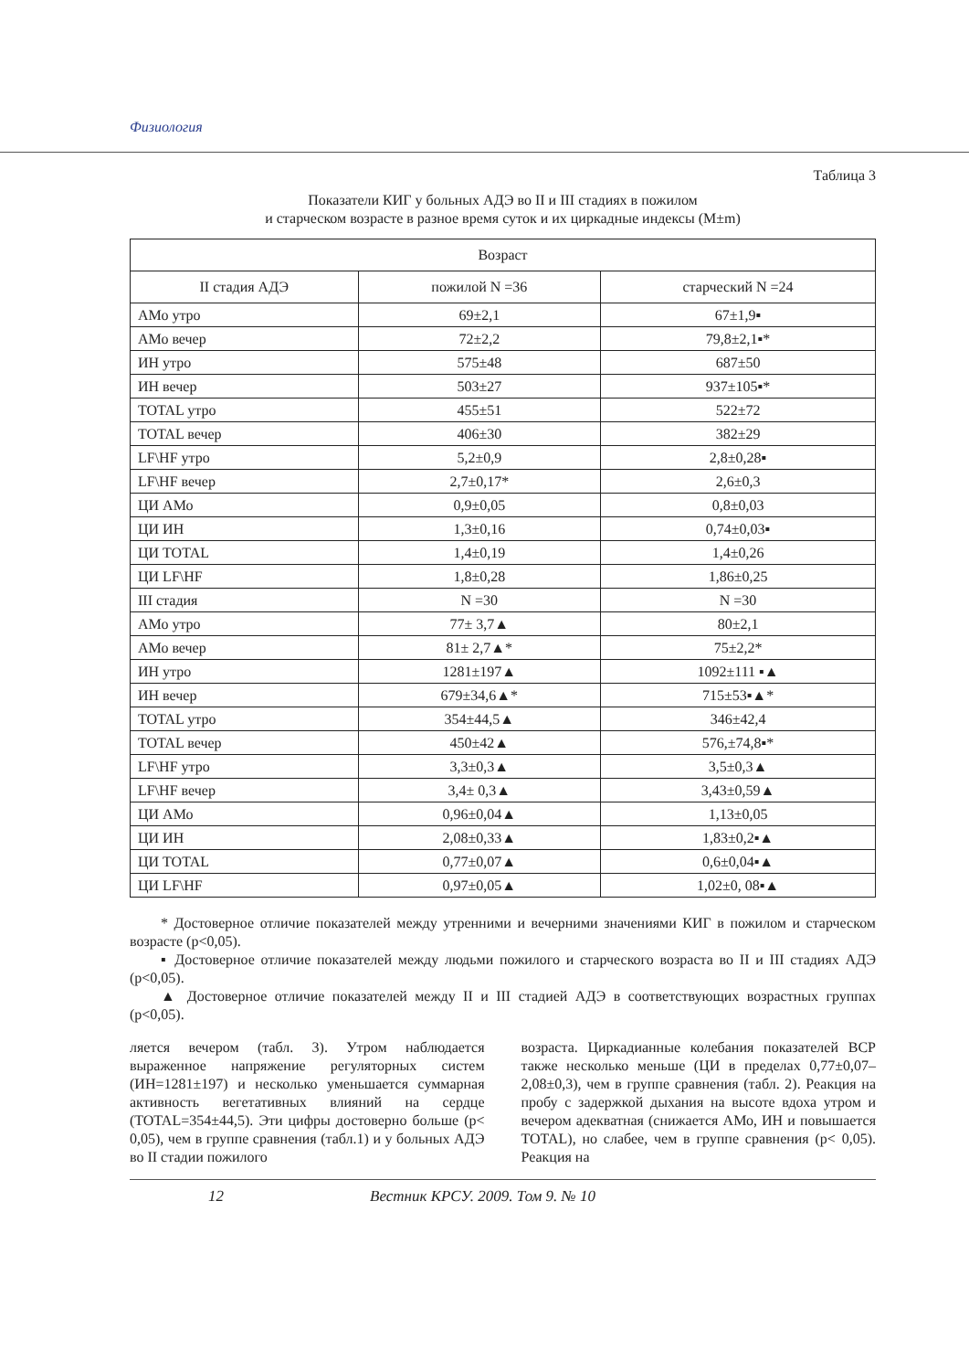Физиология
Таблица 3
Показатели КИГ у больных АДЭ во II и III стадиях в пожилом
и старческом возрасте в разное время суток и их циркадные индексы (M±m)
| Возраст | | |
| --- | --- | --- |
| II стадия АДЭ | пожилой N =36 | старческий N =24 |
| АМо утро | 69±2,1 | 67±1,9▪ |
| АМо вечер | 72±2,2 | 79,8±2,1▪* |
| ИН утро | 575±48 | 687±50 |
| ИН вечер | 503±27 | 937±105▪* |
| TOTAL утро | 455±51 | 522±72 |
| TOTAL вечер | 406±30 | 382±29 |
| LF\HF утро | 5,2±0,9 | 2,8±0,28▪ |
| LF\HF вечер | 2,7±0,17* | 2,6±0,3 |
| ЦИ АМо | 0,9±0,05 | 0,8±0,03 |
| ЦИ ИН | 1,3±0,16 | 0,74±0,03▪ |
| ЦИ TOTAL | 1,4±0,19 | 1,4±0,26 |
| ЦИ LF\HF | 1,8±0,28 | 1,86±0,25 |
| III стадия | N =30 | N =30 |
| АМо утро | 77± 3,7▲ | 80±2,1 |
| АМо вечер | 81± 2,7▲* | 75±2,2* |
| ИН утро | 1281±197▲ | 1092±111 ▪▲ |
| ИН вечер | 679±34,6▲* | 715±53▪▲* |
| TOTAL утро | 354±44,5▲ | 346±42,4 |
| TOTAL вечер | 450±42▲ | 576,±74,8▪* |
| LF\HF утро | 3,3±0,3▲ | 3,5±0,3▲ |
| LF\HF вечер | 3,4± 0,3▲ | 3,43±0,59▲ |
| ЦИ АМо | 0,96±0,04▲ | 1,13±0,05 |
| ЦИ ИН | 2,08±0,33▲ | 1,83±0,2▪▲ |
| ЦИ TOTAL | 0,77±0,07▲ | 0,6±0,04▪▲ |
| ЦИ LF\HF | 0,97±0,05▲ | 1,02±0, 08▪▲ |
* Достоверное отличие показателей между утренними и вечерними значениями КИГ в пожилом и старческом возрасте (p<0,05).
▪ Достоверное отличие показателей между людьми пожилого и старческого возраста во II и III стадиях АДЭ (p<0,05).
▲ Достоверное отличие показателей между II и III стадией АДЭ в соответствующих возрастных группах (p<0,05).
ляется вечером (табл. 3). Утром наблюдается выраженное напряжение регуляторных систем (ИН=1281±197) и несколько уменьшается суммарная активность вегетативных влияний на сердце (TOTAL=354±44,5). Эти цифры достоверно больше (p< 0,05), чем в группе сравнения (табл.1) и у больных АДЭ во II стадии пожилого
возраста. Циркадианные колебания показателей ВСР также несколько меньше (ЦИ в пределах 0,77±0,07–2,08±0,3), чем в группе сравнения (табл. 2). Реакция на пробу с задержкой дыхания на высоте вдоха утром и вечером адекватная (снижается АМо, ИН и повышается TOTAL), но слабее, чем в группе сравнения (p< 0,05). Реакция на
12 Вестник КРСУ. 2009. Том 9. № 10